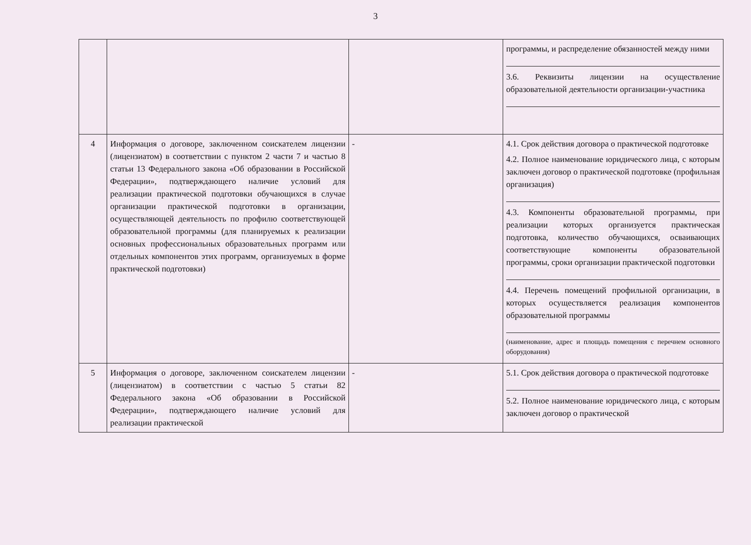3
| | | | программы, и распределение обязанностей между ними 3.6. Реквизиты лицензии на осуществление образовательной деятельности организации-участника |
| 4 | Информация о договоре, заключенном соискателем лицензии (лицензиатом) в соответствии с пунктом 2 части 7 и частью 8 статьи 13 Федерального закона «Об образовании в Российской Федерации», подтверждающего наличие условий для реализации практической подготовки обучающихся в случае организации практической подготовки в организации, осуществляющей деятельность по профилю соответствующей образовательной программы (для планируемых к реализации основных профессиональных образовательных программ или отдельных компонентов этих программ, организуемых в форме практической подготовки) | - | 4.1. Срок действия договора о практической подготовке 4.2. Полное наименование юридического лица, с которым заключен договор о практической подготовке (профильная организация) 4.3. Компоненты образовательной программы, при реализации которых организуется практическая подготовка, количество обучающихся, осваивающих соответствующие компоненты образовательной программы, сроки организации практической подготовки 4.4. Перечень помещений профильной организации, в которых осуществляется реализация компонентов образовательной программы (наименование, адрес и площадь помещения с перечнем основного оборудования) |
| 5 | Информация о договоре, заключенном соискателем лицензии (лицензиатом) в соответствии с частью 5 статьи 82 Федерального закона «Об образовании в Российской Федерации», подтверждающего наличие условий для реализации практической | - | 5.1. Срок действия договора о практической подготовке 5.2. Полное наименование юридического лица, с которым заключен договор о практической |